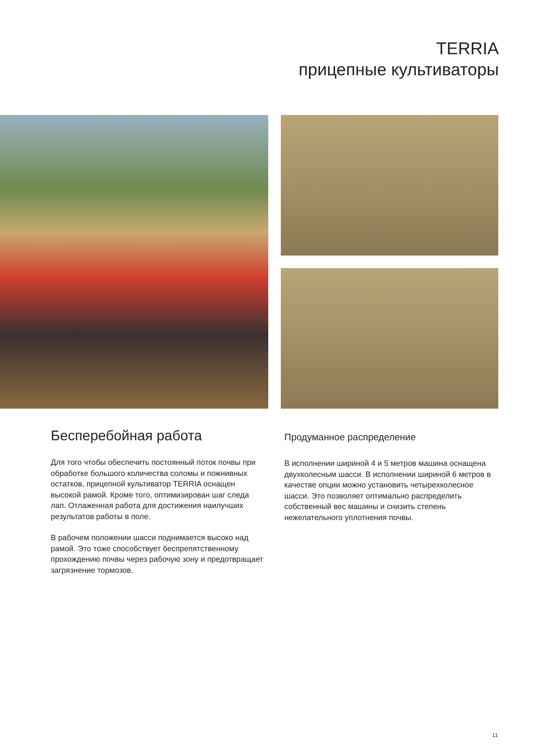TERRIA
прицепные культиваторы
Бесперебойная работа
Для того чтобы обеспечить постоянный поток почвы при обработке большого количества соломы и пожнивных остатков, прицепной культиватор TERRIA оснащен высокой рамой. Кроме того, оптимизирован шаг следа лап. Отлаженная работа для достижения наилучших результатов работы в поле.
В рабочем положении шасси поднимается высоко над рамой. Это тоже способствует беспрепятственному прохождению почвы через рабочую зону и предотвращает загрязнение тормозов.
Продуманное распределение
В исполнении шириной 4 и 5 метров машина оснащена двухколесным шасси. В исполнении шириной 6 метров в качестве опции можно установить четырехколесное шасси. Это позволяет оптимально распределить собственный вес машины и снизить степень нежелательного уплотнения почвы.
11